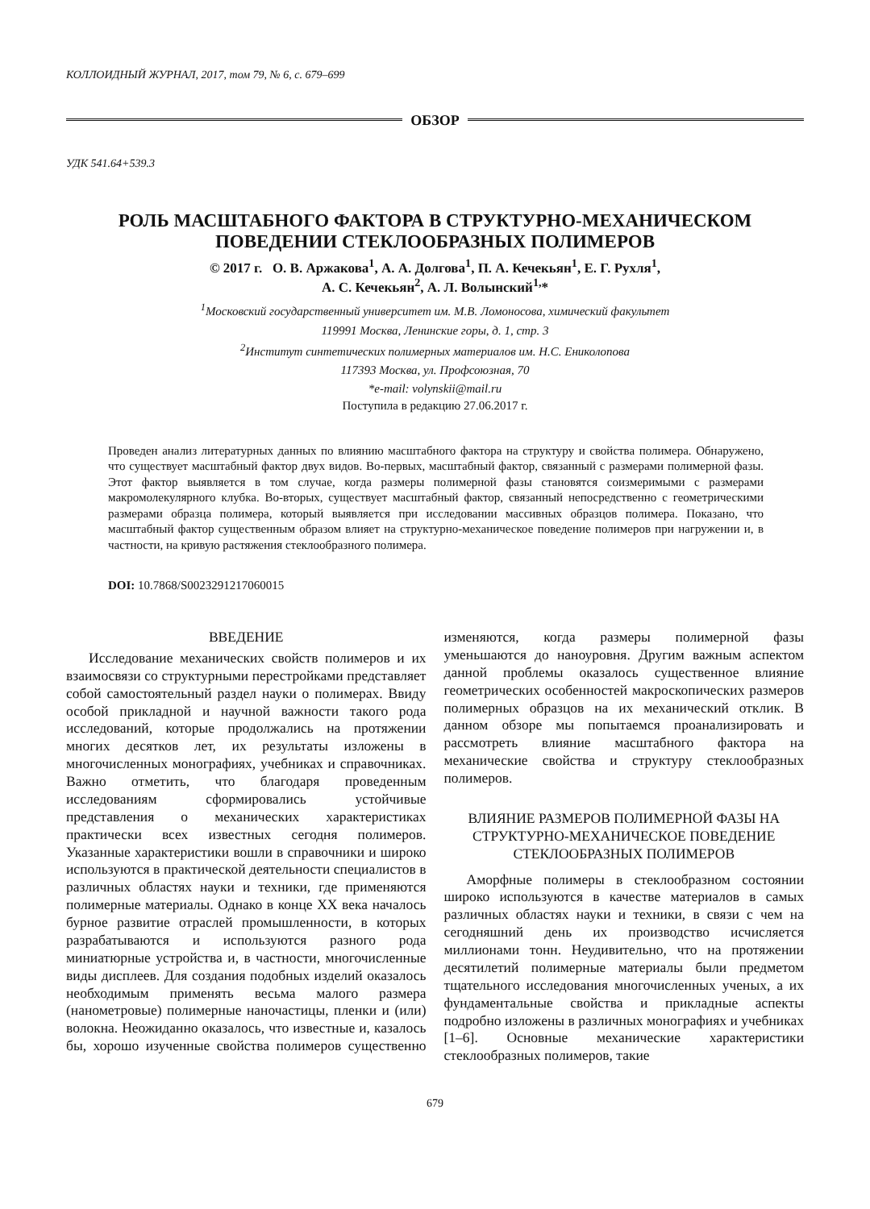КОЛЛОИДНЫЙ ЖУРНАЛ, 2017, том 79, № 6, с. 679–699
ОБЗОР
УДК 541.64+539.3
РОЛЬ МАСШТАБНОГО ФАКТОРА В СТРУКТУРНО-МЕХАНИЧЕСКОМ
ПОВЕДЕНИИ СТЕКЛООБРАЗНЫХ ПОЛИМЕРОВ
© 2017 г. О. В. Аржакова<sup>1</sup>, А. А. Долгова<sup>1</sup>, П. А. Кечекьян<sup>1</sup>, Е. Г. Рухля<sup>1</sup>,
А. С. Кечекьян<sup>2</sup>, А. Л. Волынский<sup>1,</sup>*
<sup>1</sup> Московский государственный университет им. М.В. Ломоносова, химический факультет
119991 Москва, Ленинские горы, д. 1, стр. 3
<sup>2</sup> Институт синтетических полимерных материалов им. Н.С. Ениколопова
117393 Москва, ул. Профсоюзная, 70
*e-mail: volynskii@mail.ru
Поступила в редакцию 27.06.2017 г.
Проведен анализ литературных данных по влиянию масштабного фактора на структуру и свойства полимера. Обнаружено, что существует масштабный фактор двух видов. Во-первых, масштабный фактор, связанный с размерами полимерной фазы. Этот фактор выявляется в том случае, когда размеры полимерной фазы становятся соизмеримыми с размерами макромолекулярного клубка. Во-вторых, существует масштабный фактор, связанный непосредственно с геометрическими размерами образца полимера, который выявляется при исследовании массивных образцов полимера. Показано, что масштабный фактор существенным образом влияет на структурно-механическое поведение полимеров при нагружении и, в частности, на кривую растяжения стеклообразного полимера.
DOI: 10.7868/S0023291217060015
ВВЕДЕНИЕ
Исследование механических свойств полимеров и их взаимосвязи со структурными перестройками представляет собой самостоятельный раздел науки о полимерах. Ввиду особой прикладной и научной важности такого рода исследований, которые продолжались на протяжении многих десятков лет, их результаты изложены в многочисленных монографиях, учебниках и справочниках. Важно отметить, что благодаря проведенным исследованиям сформировались устойчивые представления о механических характеристиках практически всех известных сегодня полимеров. Указанные характеристики вошли в справочники и широко используются в практической деятельности специалистов в различных областях науки и техники, где применяются полимерные материалы. Однако в конце XX века началось бурное развитие отраслей промышленности, в которых разрабатываются и используются разного рода миниатюрные устройства и, в частности, многочисленные виды дисплеев. Для создания подобных изделий оказалось необходимым применять весьма малого размера (нанометровые) полимерные наночастицы, пленки и (или) волокна. Неожиданно оказалось, что известные и, казалось бы, хорошо изученные свойства полимеров существенно изменяются, когда размеры полимерной фазы уменьшаются до наноуровня. Другим важным аспектом данной проблемы оказалось существенное влияние геометрических особенностей макроскопических размеров полимерных образцов на их механический отклик. В данном обзоре мы попытаемся проанализировать и рассмотреть влияние масштабного фактора на механические свойства и структуру стеклообразных полимеров.
ВЛИЯНИЕ РАЗМЕРОВ ПОЛИМЕРНОЙ ФАЗЫ НА СТРУКТУРНО-МЕХАНИЧЕСКОЕ ПОВЕДЕНИЕ СТЕКЛООБРАЗНЫХ ПОЛИМЕРОВ
Аморфные полимеры в стеклообразном состоянии широко используются в качестве материалов в самых различных областях науки и техники, в связи с чем на сегодняшний день их производство исчисляется миллионами тонн. Неудивительно, что на протяжении десятилетий полимерные материалы были предметом тщательного исследования многочисленных ученых, а их фундаментальные свойства и прикладные аспекты подробно изложены в различных монографиях и учебниках [1–6]. Основные механические характеристики стеклообразных полимеров, такие
679